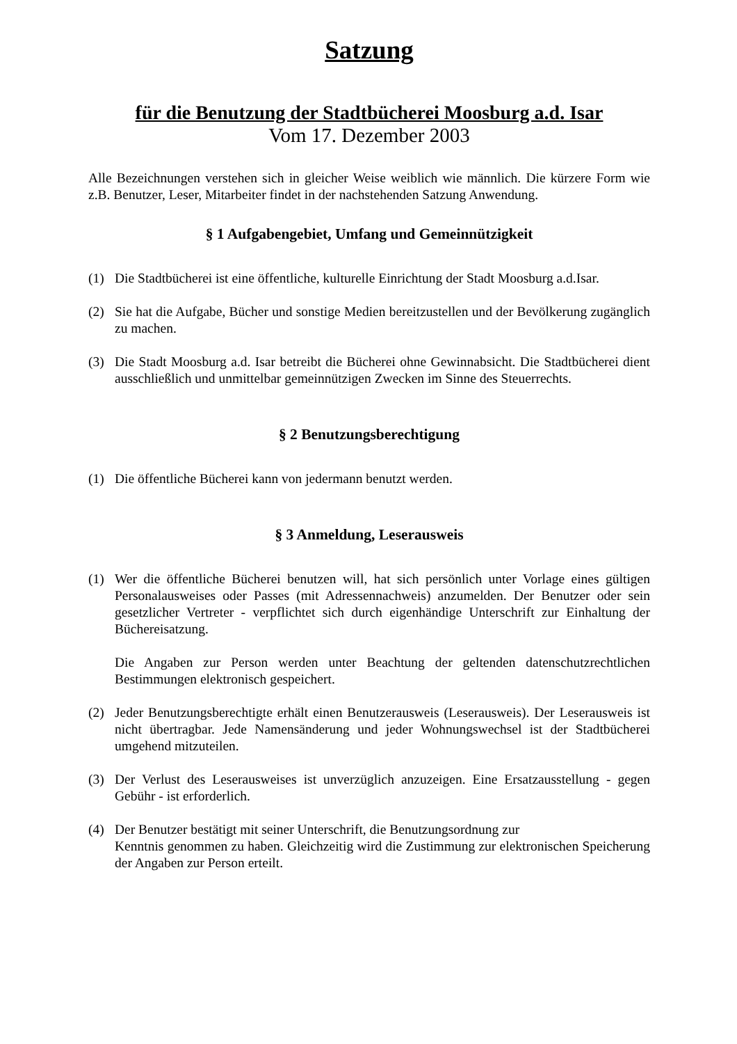Satzung
für die Benutzung der Stadtbücherei Moosburg a.d. Isar
Vom 17. Dezember 2003
Alle Bezeichnungen verstehen sich in gleicher Weise weiblich wie männlich. Die kürzere Form wie z.B. Benutzer, Leser, Mitarbeiter findet in der nachstehenden Satzung Anwendung.
§ 1 Aufgabengebiet, Umfang und Gemeinnützigkeit
(1) Die Stadtbücherei ist eine öffentliche, kulturelle Einrichtung der Stadt Moosburg a.d.Isar.
(2) Sie hat die Aufgabe, Bücher und sonstige Medien bereitzustellen und der Bevölkerung zugänglich zu machen.
(3) Die Stadt Moosburg a.d. Isar betreibt die Bücherei ohne Gewinnabsicht. Die Stadtbücherei dient ausschließlich und unmittelbar gemeinnützigen Zwecken im Sinne des Steuerrechts.
§ 2 Benutzungsberechtigung
(1) Die öffentliche Bücherei kann von jedermann benutzt werden.
§ 3 Anmeldung, Leserausweis
(1) Wer die öffentliche Bücherei benutzen will, hat sich persönlich unter Vorlage eines gültigen Personalausweises oder Passes (mit Adressennachweis) anzumelden. Der Benutzer oder sein gesetzlicher Vertreter - verpflichtet sich durch eigenhändige Unterschrift zur Einhaltung der Büchereisatzung.
Die Angaben zur Person werden unter Beachtung der geltenden datenschutzrechtlichen Bestimmungen elektronisch gespeichert.
(2) Jeder Benutzungsberechtigte erhält einen Benutzerausweis (Leserausweis). Der Leserausweis ist nicht übertragbar. Jede Namensänderung und jeder Wohnungswechsel ist der Stadtbücherei umgehend mitzuteilen.
(3) Der Verlust des Leserausweises ist unverzüglich anzuzeigen. Eine Ersatzausstellung - gegen Gebühr - ist erforderlich.
(4) Der Benutzer bestätigt mit seiner Unterschrift, die Benutzungsordnung zur
Kenntnis genommen zu haben. Gleichzeitig wird die Zustimmung zur elektronischen Speicherung der Angaben zur Person erteilt.